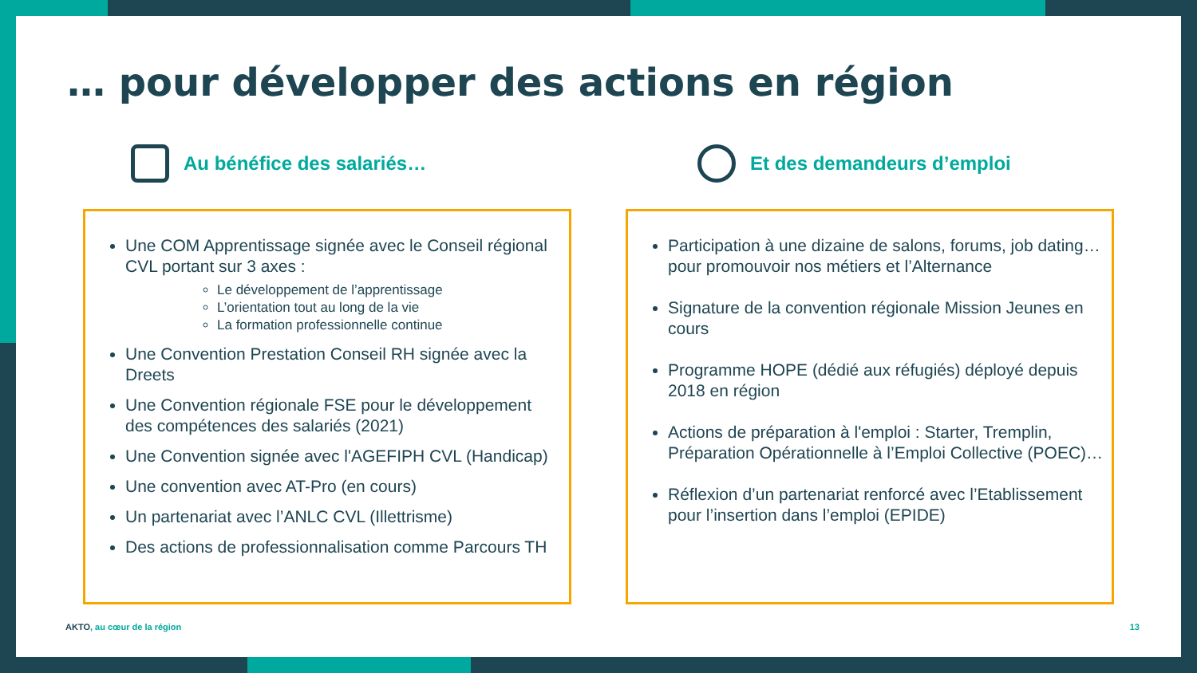… pour développer des actions en région
Au bénéfice des salariés…
Une COM Apprentissage signée avec le Conseil régional CVL portant sur 3 axes :
Le développement de l’apprentissage
L’orientation tout au long de la vie
La formation professionnelle continue
Une Convention Prestation Conseil RH signée avec la Dreets
Une Convention régionale FSE pour le développement des compétences des salariés (2021)
Une Convention signée avec l'AGEFIPH CVL (Handicap)
Une convention avec AT-Pro (en cours)
Un partenariat avec l’ANLC CVL (Illettrisme)
Des actions de professionnalisation comme Parcours TH
Et des demandeurs d’emploi
Participation à une dizaine de salons, forums, job dating… pour promouvoir nos métiers et l’Alternance
Signature de la convention régionale Mission Jeunes en cours
Programme HOPE (dédié aux réfugiés) déployé depuis 2018 en région
Actions de préparation à l'emploi : Starter, Tremplin, Préparation Opérationnelle à l’Emploi Collective (POEC)…
Réflexion d’un partenariat renforcé avec l’Etablissement pour l’insertion dans l’emploi (EPIDE)
AKTO, au cœur de la région 13